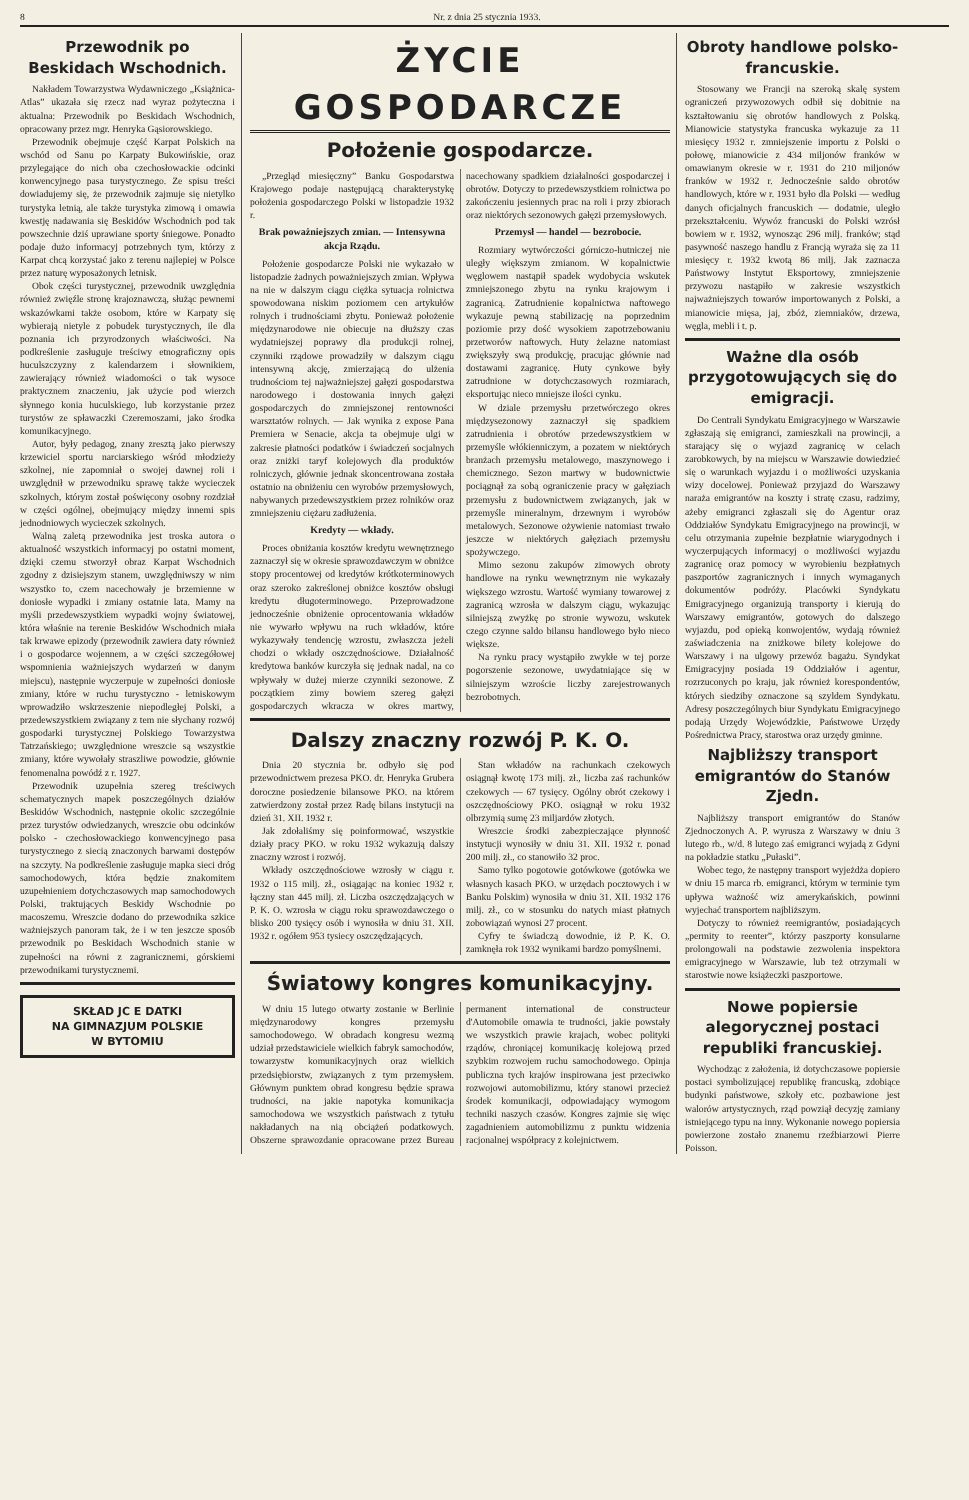8 Nr. z dnia 25 stycznia 1933.
Przewodnik po Beskidach Wschodnich.
Nakładem Towarzystwa Wydawniczego „Książnica-Atlas” ukazała się rzecz nad wyraz pożyteczna i aktualna: Przewodnik po Beskidach Wschodnich, opracowany przez mgr. Henryka Gąsiorowskiego.
Przewodnik obejmuje część Karpat Polskich na wschód od Sanu po Karpaty Bukowińskie, oraz przylegające do nich oba czechosłowackie odcinki konwencyjnego pasa turystycznego. Ze spisu treści dowiadujemy się, że przewodnik zajmuje się nietylko turystyka letnią, ale także turystyka zimową i omawia kwestję nadawania się Beskidów Wschodnich pod tak powszechnie dziś uprawiane sporty śniegowe. Ponadto podaje dużo informacyj potrzebnych tym, którzy z Karpat chcą korzystać jako z terenu najlepiej w Polsce przez naturę wyposażonych letnisk.
Obok części turystycznej, przewodnik uwzględnia również zwięźle stronę krajoznawczą, służąc pewnemi wskazówkami także osobom, które w Karpaty się wybierają nietyle z pobudek turystycznych, ile dla poznania ich przyrodzonych właściwości. Na podkreślenie zasługuje treściwy etnograficzny opis huculszczyzny z kalendarzem i słownikiem, zawierający również wiadomości o tak wysoce praktycznem znaczeniu, jak użycie pod wierzch słynnego konia huculskiego, lub korzystanie przez turystów ze spławaczki Czeremoszami, jako środka komunikacyjnego.
Autor, były pedagog, znany zresztą jako pierwszy krzewiciel sportu narciarskiego wśród młodzieży szkolnej, nie zapomniał o swojej dawnej roli i uwzględnił w przewodniku sprawę także wycieczek szkolnych, którym został poświęcony osobny rozdział w części ogólnej, obejmujący między innemi spis jednodniowych wycieczek szkolnych.
Walną zaletą przewodnika jest troska autora o aktualność wszystkich informacyj po ostatni moment, dzięki czemu stworzył obraz Karpat Wschodnich zgodny z dzisiejszym stanem, uwzględniwszy w nim wszystko to, czem nacechowały je brzemienne w doniosłe wypadki i zmiany ostatnie lata. Mamy na myśli przedewszystkiem wypadki wojny światowej, która właśnie na terenie Beskidów Wschodnich miała tak krwawe epizody (przewodnik zawiera daty również i o gospodarce wojennem, a w części szczegółowej wspomnienia ważniejszych wydarzeń w danym miejscu), następnie wyczerpuje w zupełności doniosłe zmiany, które w ruchu turystyczno - letniskowym wprowadziło wskrzeszenie niepodległej Polski, a przedewszystkiem związany z tem nie słychany rozwój gospodarki turystycznej Polskiego Towarzystwa Tatrzańskiego; uwzględnione wreszcie są wszystkie zmiany, które wywołały straszliwe powodzie, głównie fenomenalna powódź z r. 1927.
Przewodnik uzupełnia szereg treściwych schematycznych mapek poszczególnych działów Beskidów Wschodnich, następnie okolic szczególnie przez turystów odwiedzanych, wreszcie obu odcinków polsko - czechosłowackiego konwencyjnego pasa turystycznego z siecią znaczonych barwami dostępów na szczyty. Na podkreślenie zasługuje mapka sieci dróg samochodowych, która będzie znakomitem uzupełnieniem dotychczasowych map samochodowych Polski, traktujących Beskidy Wschodnie po macoszemu. Wreszcie dodano do przewodnika szkice ważniejszych panoram tak, że i w ten jeszcze sposób przewodnik po Beskidach Wschodnich stanie w zupełności na równi z zagranicznemi, górskiemi przewodnikami turystycznemi.
SKŁAD JC E DATKI
NA GIMNAZJUM POLSKIE
W BYTOMIU
ŻYCIE GOSPODARCZE
Położenie gospodarcze.
„Przegląd miesięczny” Banku Gospodarstwa Krajowego podaje następującą charakterystykę położenia gospodarczego Polski w listopadzie 1932 r.
Brak poważniejszych zmian. — Intensywna akcja Rządu.
Położenie gospodarcze Polski nie wykazało w listopadzie żadnych poważniejszych zmian. Wpływa na nie w dalszym ciągu ciężka sytuacja rolnictwa spowodowana niskim poziomem cen artykułów rolnych i trudnościami zbytu. Ponieważ położenie międzynarodowe nie obiecuje na dłuższy czas wydatniejszej poprawy dla produkcji rolnej, czynniki rządowe prowadziły w dalszym ciągu intensywną akcję, zmierzającą do ulżenia trudnościom tej najważniejszej gałęzi gospodarstwa narodowego i dostowania innych gałęzi gospodarczych do zmniejszonej rentowności warsztatów rolnych. — Jak wynika z expose Pana Premiera w Senacie, akcja ta obejmuje ulgi w zakresie płatności podatków i świadczeń socjalnych oraz zniżki taryf kolejowych dla produktów rolniczych, głównie jednak skoncentrowana została ostatnio na obniżeniu cen wyrobów przemysłowych, nabywanych przedewszystkiem przez rolników oraz zmniejszeniu ciężaru zadłużenia.
Kredyty — wkłady.
Proces obniżania kosztów kredytu wewnętrznego zaznaczył się w okresie sprawozdawczym w obniżce stopy procentowej od kredytów krótkoterminowych oraz szeroko zakreślonej obniżce kosztów obsługi kredytu długoterminowego. Przeprowadzone jednocześnie obniżenie oprocentowania wkładów nie wywarło wpływu na ruch wkładów, które wykazywały tendencję wzrostu, zwłaszcza jeżeli chodzi o wkłady oszczędnościowe. Działalność kredytowa banków kurczyła się jednak nadal, na co wpływały w dużej mierze czynniki sezonowe. Z początkiem zimy bowiem szereg gałęzi gospodarczych wkracza w okres martwy, nacechowany spadkiem działalności gospodarczej i obrotów. Dotyczy to przedewszystkiem rolnictwa po zakończeniu jesiennych prac na roli i przy zbiorach oraz niektórych sezonowych gałęzi przemysłowych.
Przemysł — handel — bezrobocie.
Rozmiary wytwórczości górniczo-hutniczej nie uległy większym zmianom. W kopalnictwie węglowem nastąpił spadek wydobycia wskutek zmniejszonego zbytu na rynku krajowym i zagranicą. Zatrudnienie kopalnictwa naftowego wykazuje pewną stabilizację na poprzednim poziomie przy dość wysokiem zapotrzebowaniu przetworów naftowych. Huty żelazne natomiast zwiększyły swą produkcję, pracując głównie nad dostawami zagranicę. Huty cynkowe były zatrudnione w dotychczasowych rozmiarach, eksportując nieco mniejsze ilości cynku.
W dziale przemysłu przetwórczego okres międzysezonowy zaznaczył się spadkiem zatrudnienia i obrotów przedewszystkiem w przemyśle włókienniczym, a pozatem w niektórych branżach przemysłu metalowego, maszynowego i chemicznego. Sezon martwy w budownictwie pociągnął za sobą ograniczenie pracy w gałęziach przemysłu z budownictwem związanych, jak w przemyśle mineralnym, drzewnym i wyrobów metalowych. Sezonowe ożywienie natomiast trwało jeszcze w niektórych gałęziach przemysłu spożywczego.
Mimo sezonu zakupów zimowych obroty handlowe na rynku wewnętrznym nie wykazały większego wzrostu. Wartość wymiany towarowej z zagranicą wzrosła w dalszym ciągu, wykazując silniejszą zwyżkę po stronie wywozu, wskutek czego czynne saldo bilansu handlowego było nieco większe.
Na rynku pracy wystąpiło zwykłe w tej porze pogorszenie sezonowe, uwydatniające się w silniejszym wzroście liczby zarejestrowanych bezrobotnych.
Dalszy znaczny rozwój P. K. O.
Dnia 20 stycznia br. odbyło się pod przewodnictwem prezesa PKO. dr. Henryka Grubera doroczne posiedzenie bilansowe PKO. na którem zatwierdzony został przez Radę bilans instytucji na dzień 31. XII. 1932 r.
Jak zdołaliśmy się poinformować, wszystkie działy pracy PKO. w roku 1932 wykazują dalszy znaczny wzrost i rozwój.
Wkłady oszczędnościowe wzrosły w ciągu r. 1932 o 115 milj. zł., osiągając na koniec 1932 r. łączny stan 445 milj. zł. Liczba oszczędzających w P. K. O. wzrosła w ciągu roku sprawozdawczego o blisko 200 tysięcy osób i wynosiła w dniu 31. XII. 1932 r. ogółem 953 tysiecy oszczędzających.
Stan wkładów na rachunkach czekowych osiągnął kwotę 173 milj. zł., liczba zaś rachunków czekowych — 67 tysięcy. Ogólny obrót czekowy i oszczędnościowy PKO. osiągnął w roku 1932 olbrzymią sumę 23 miljardów złotych.
Wreszcie środki zabezpieczające płynność instytucji wynosiły w dniu 31. XII. 1932 r. ponad 200 milj. zł., co stanowiło 32 proc.
Samo tylko pogotowie gotówkowe (gotówka we własnych kasach PKO. w urzędach pocztowych i w Banku Polskim) wynosiła w dniu 31. XII. 1932 176 milj. zł., co w stosunku do natych miast płatnych zobowiązań wynosi 27 procent.
Cyfry te świadczą dowodnie, iż P. K. O. zamknęła rok 1932 wynikami bardzo pomyślnemi.
Światowy kongres komunikacyjny.
W dniu 15 lutego otwarty zostanie w Berlinie międzynarodowy kongres przemysłu samochodowego. W obradach kongresu wezmą udział przedstawiciele wielkich fabryk samochodów, towarzystw komunikacyjnych oraz wielkich przedsiębiorstw, związanych z tym przemysłem. Głównym punktem obrad kongresu będzie sprawa trudności, na jakie napotyka komunikacja samochodowa we wszystkich państwach z tytułu nakładanych na nią obciążeń podatkowych. Obszerne sprawozdanie opracowane przez Bureau permanent international de constructeur d'Automobile omawia te trudności, jakie powstały we wszystkich prawie krajach, wobec polityki rządów, chroniącej komunikację kolejową przed szybkim rozwojem ruchu samochodowego. Opinja publiczna tych krajów inspirowana jest przeciwko rozwojowi automobilizmu, który stanowi przecież środek komunikacji, odpowiadający wymogom techniki naszych czasów. Kongres zajmie się więc zagadnieniem automobilizmu z punktu widzenia racjonalnej współpracy z kolejnictwem.
Obroty handlowe polsko-francuskie.
Stosowany we Francji na szeroką skalę system ograniczeń przywozowych odbił się dobitnie na kształtowaniu się obrotów handlowych z Polską. Mianowicie statystyka francuska wykazuje za 11 miesięcy 1932 r. zmniejszenie importu z Polski o połowę, mianowicie z 434 miljonów franków w omawianym okresie w r. 1931 do 210 miljonów franków w 1932 r. Jednocześnie saldo obrotów handlowych, które w r. 1931 było dla Polski — według danych oficjalnych francuskich — dodatnie, uległo przekształceniu. Wywóz francuski do Polski wzrósł bowiem w r. 1932, wynosząc 296 milj. franków; stąd pasywność naszego handlu z Francją wyraża się za 11 miesięcy r. 1932 kwotą 86 milj. Jak zaznacza Państwowy Instytut Eksportowy, zmniejszenie przywozu nastąpiło w zakresie wszystkich najważniejszych towarów importowanych z Polski, a mianowicie mięsa, jaj, zbóż, ziemniaków, drzewa, węgla, mebli i t. p.
Ważne dla osób przygotowujących się do emigracji.
Do Centrali Syndykatu Emigracyjnego w Warszawie zgłaszają się emigranci, zamieszkali na prowincji, a starający się o wyjazd zagranicę w celach zarobkowych, by na miejscu w Warszawie dowiedzieć się o warunkach wyjazdu i o możliwości uzyskania wizy docelowej. Ponieważ przyjazd do Warszawy naraża emigrantów na koszty i stratę czasu, radzimy, ażeby emigranci zgłaszali się do Agentur oraz Oddziałów Syndykatu Emigracyjnego na prowincji, w celu otrzymania zupełnie bezpłatnie wiarygodnych i wyczerpujących informacyj o możliwości wyjazdu zagranicę oraz pomocy w wyrobieniu bezpłatnych paszportów zagranicznych i innych wymaganych dokumentów podróży. Placówki Syndykatu Emigracyjnego organizują transporty i kierują do Warszawy emigrantów, gotowych do dalszego wyjazdu, pod opieką konwojentów, wydają również zaświadczenia na zniżkowe bilety kolejowe do Warszawy i na ulgowy przewóz bagażu. Syndykat Emigracyjny posiada 19 Oddziałów i agentur, rozrzuconych po kraju, jak również korespondentów, których siedziby oznaczone są szyldem Syndykatu. Adresy poszczególnych biur Syndykatu Emigracyjnego podają Urzędy Wojewódzkie, Państwowe Urzędy Pośrednictwa Pracy, starostwa oraz urzędy gminne.
Najbliższy transport emigrantów do Stanów Zjedn.
Najbliższy transport emigrantów do Stanów Zjednoczonych A. P. wyrusza z Warszawy w dniu 3 lutego rb., w/d. 8 lutego zaś emigranci wyjadą z Gdyni na pokładzie statku „Pułaski”.
Wobec tego, że następny transport wyjeżdża dopiero w dniu 15 marca rb. emigranci, którym w terminie tym upływa ważność wiz amerykańskich, powinni wyjechać transportem najbliższym.
Dotyczy to również reemigrantów, posiadających „permity to reenter”, którzy paszporty konsularne prolongowali na podstawie zezwolenia inspektora emigracyjnego w Warszawie, lub też otrzymali w starostwie nowe książeczki paszportowe.
Nowe popiersie alegorycznej postaci republiki francuskiej.
Wychodząc z założenia, iż dotychczasowe popiersie postaci symbolizującej republikę francuską, zdobiące budynki państwowe, szkoły etc. pozbawione jest walorów artystycznych, rząd powziął decyzję zamiany istniejącego typu na inny. Wykonanie nowego popiersia powierzone zostało znanemu rzeźbiarzowi Pierre Poisson.